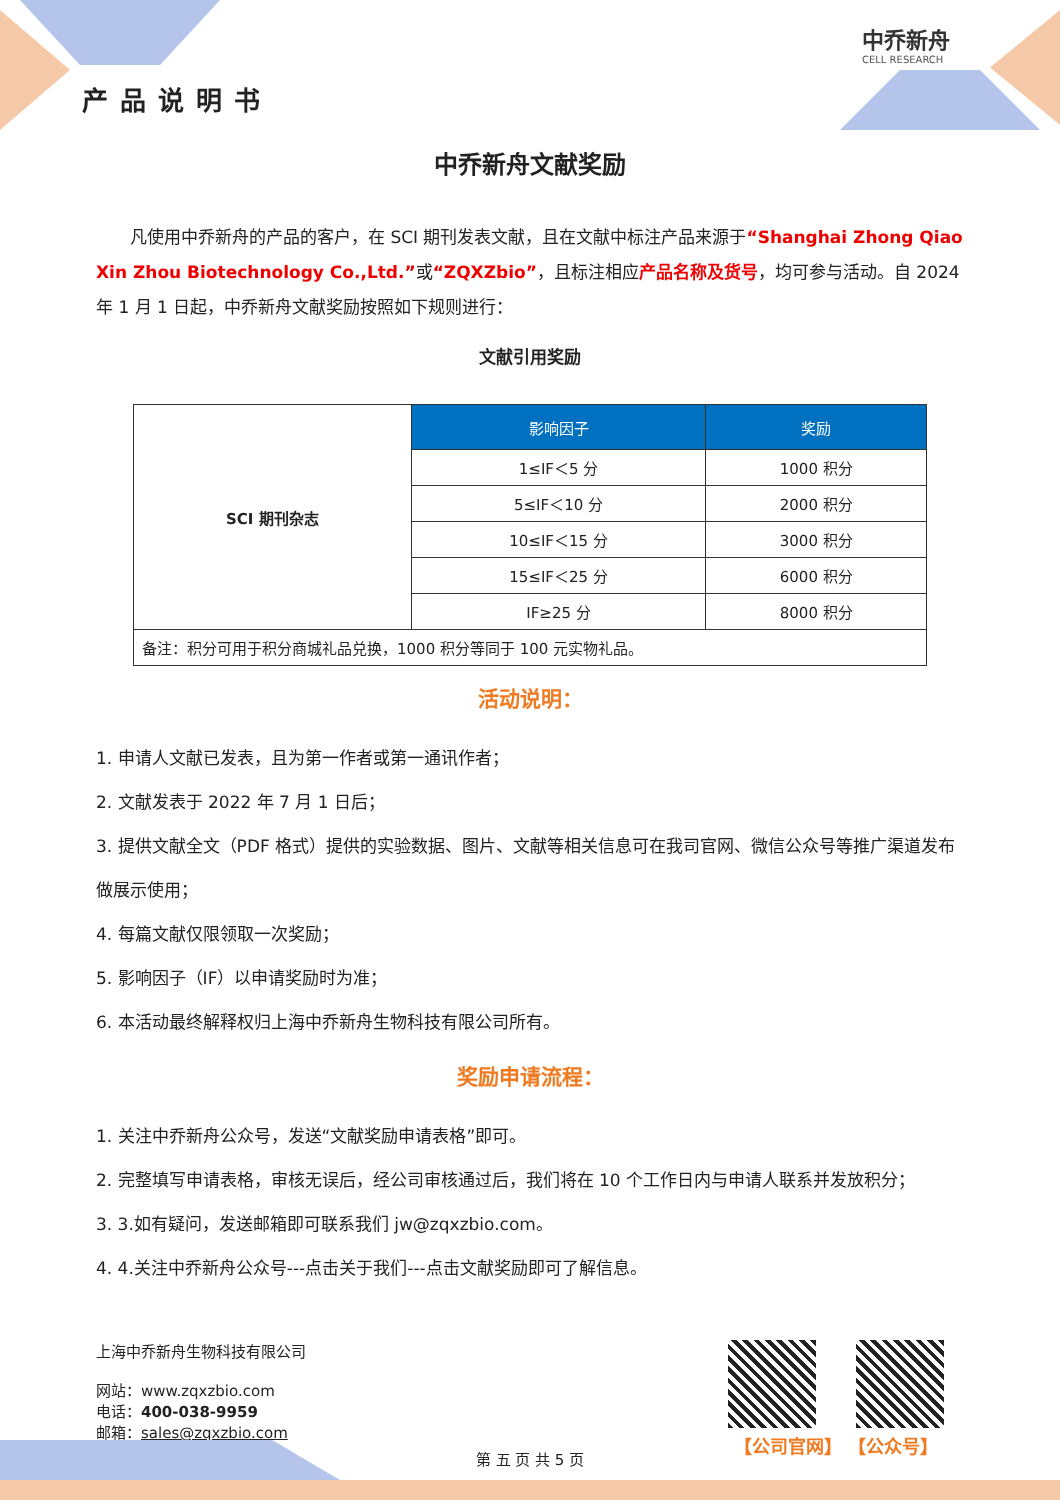产品说明书
中乔新舟
CELL RESEARCH
中乔新舟文献奖励
  凡使用中乔新舟的产品的客户，在 SCI 期刊发表文献，且在文献中标注产品来源于“Shanghai Zhong Qiao Xin Zhou Biotechnology Co.,Ltd.”或“ZQXZbio”，且标注相应产品名称及货号，均可参与活动。自 2024 年 1 月 1 日起，中乔新舟文献奖励按照如下规则进行：
文献引用奖励
| SCI 期刊杂志 | 影响因子 | 奖励 |
| | 1≤IF＜5 分 | 1000 积分 |
| | 5≤IF＜10 分 | 2000 积分 |
| | 10≤IF＜15 分 | 3000 积分 |
| | 15≤IF＜25 分 | 6000 积分 |
| | IF≥25 分 | 8000 积分 |
| 备注：积分可用于积分商城礼品兑换，1000 积分等同于 100 元实物礼品。 | | |
活动说明：
1. 申请人文献已发表，且为第一作者或第一通讯作者；
2. 文献发表于 2022 年 7 月 1 日后；
3. 提供文献全文（PDF 格式）提供的实验数据、图片、文献等相关信息可在我司官网、微信公众号等推广渠道发布做展示使用；
4. 每篇文献仅限领取一次奖励；
5. 影响因子（IF）以申请奖励时为准；
6. 本活动最终解释权归上海中乔新舟生物科技有限公司所有。
奖励申请流程：
1. 关注中乔新舟公众号，发送“文献奖励申请表格”即可。
2. 完整填写申请表格，审核无误后，经公司审核通过后，我们将在 10 个工作日内与申请人联系并发放积分；
3. 3.如有疑问，发送邮箱即可联系我们 jw@zqxzbio.com。
4. 4.关注中乔新舟公众号---点击关于我们---点击文献奖励即可了解信息。
上海中乔新舟生物科技有限公司
网站：www.zqxzbio.com
电话：400-038-9959
邮箱：sales@zqxzbio.com
【公司官网】 【公众号】
第 五 页 共 5 页